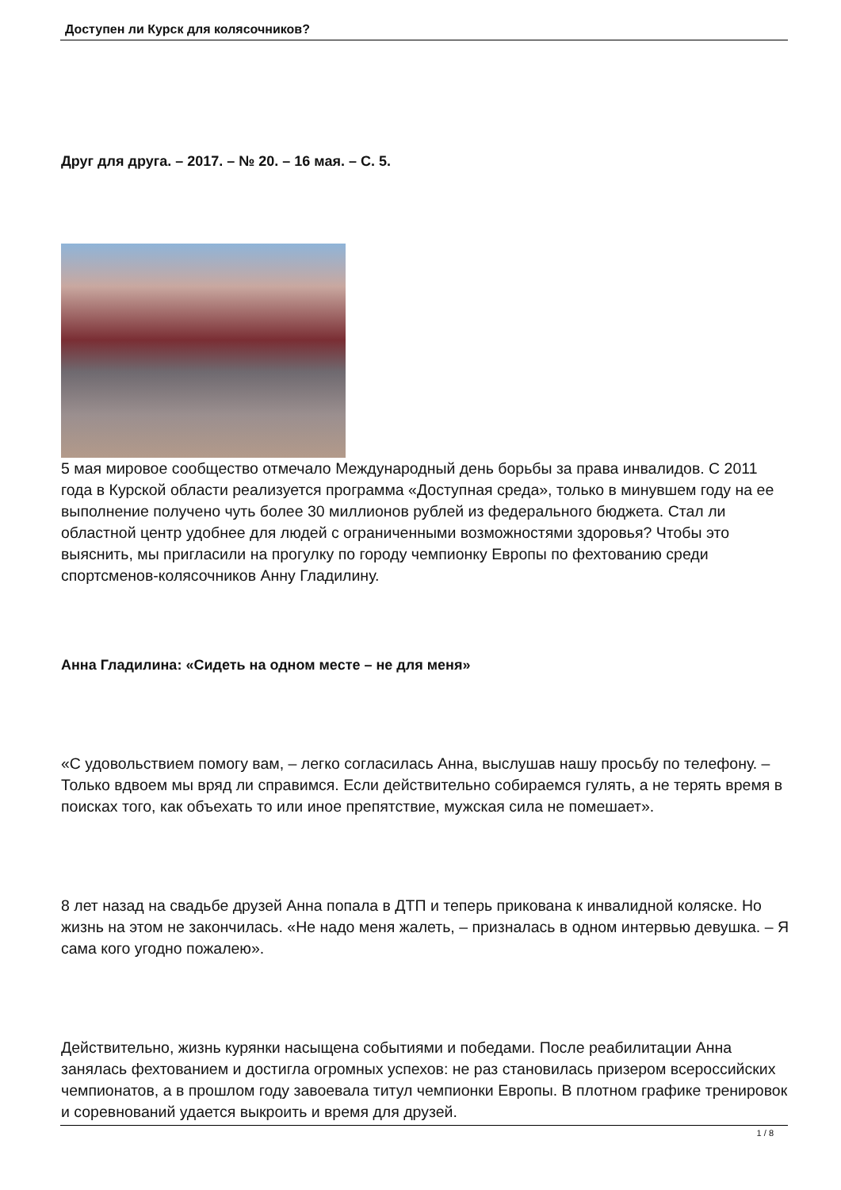Доступен ли Курск для колясочников?
Друг для друга. – 2017. – № 20. – 16 мая. – С. 5.
5 мая мировое сообщество отмечало Международный день борьбы за права инвалидов. С 2011 года в Курской области реализуется программа «Доступная среда», только в минувшем году на ее выполнение получено чуть более 30 миллионов рублей из федерального бюджета. Стал ли областной центр удобнее для людей с ограниченными возможностями здоровья? Чтобы это выяснить, мы пригласили на прогулку по городу чемпионку Европы по фехтованию среди спортсменов-колясочников Анну Гладилину.
Анна Гладилина: «Сидеть на одном месте – не для меня»
«С удовольствием помогу вам, – легко согласилась Анна, выслушав нашу просьбу по телефону. – Только вдвоем мы вряд ли справимся. Если действительно собираемся гулять, а не терять время в поисках того, как объехать то или иное препятствие, мужская сила не помешает».
8 лет назад на свадьбе друзей Анна попала в ДТП и теперь прикована к инвалидной коляске. Но жизнь на этом не закончилась. «Не надо меня жалеть, – призналась в одном интервью девушка. – Я сама кого угодно пожалею».
Действительно, жизнь курянки насыщена событиями и победами. После реабилитации Анна занялась фехтованием и достигла огромных успехов: не раз становилась призером всероссийских чемпионатов, а в прошлом году завоевала титул чемпионки Европы. В плотном графике тренировок и соревнований удается выкроить и время для друзей.
1 / 8